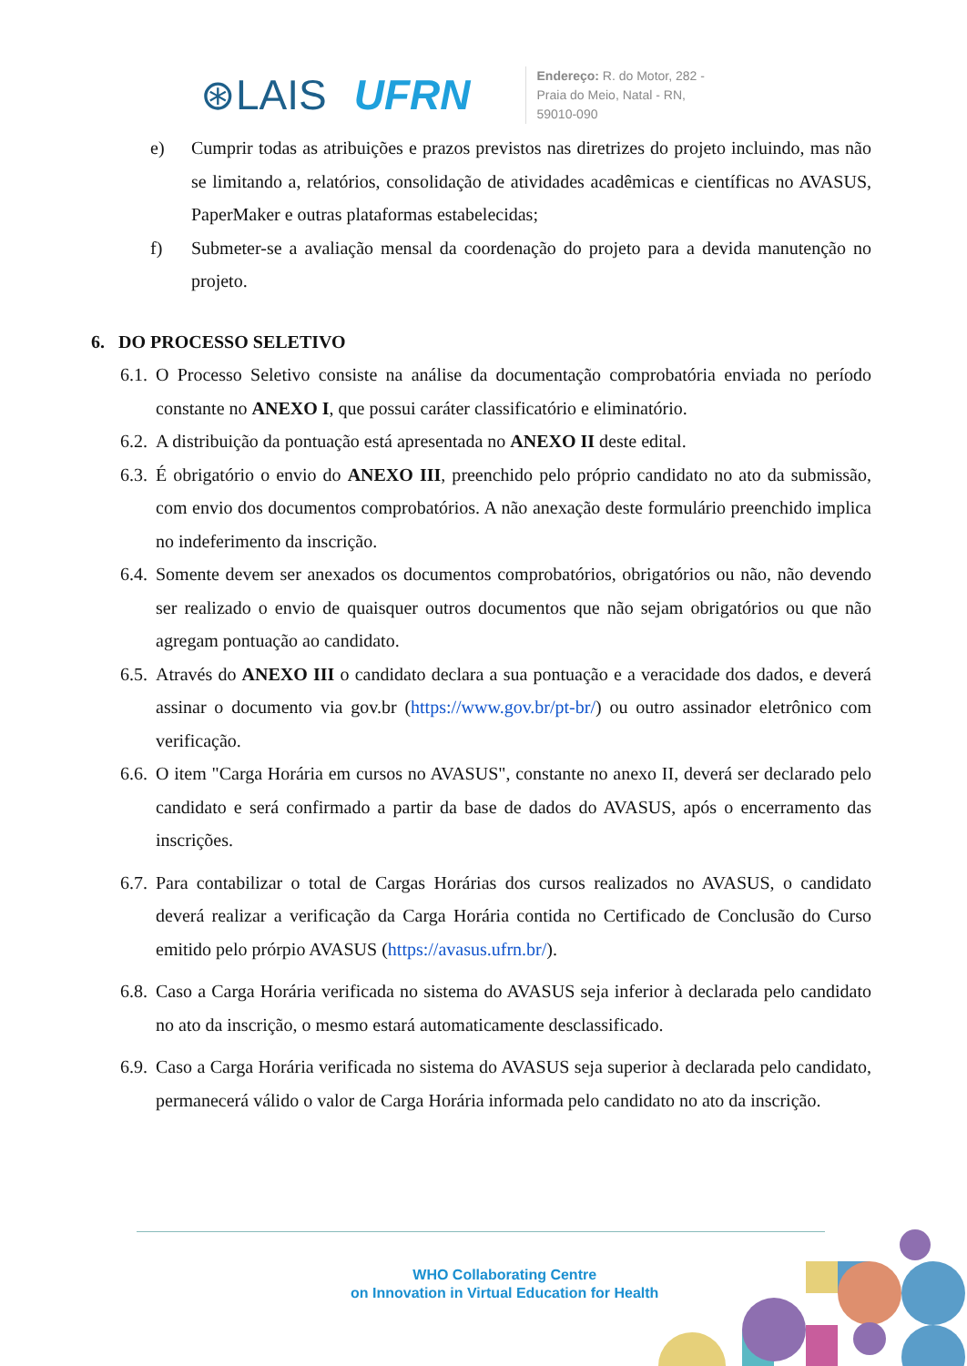⊛LAIS UFRN
Endereço: R. do Motor, 282 -
Praia do Meio, Natal - RN,
59010-090
e) Cumprir todas as atribuições e prazos previstos nas diretrizes do projeto incluindo, mas não se limitando a, relatórios, consolidação de atividades acadêmicas e científicas no AVASUS, PaperMaker e outras plataformas estabelecidas;
f) Submeter-se a avaliação mensal da coordenação do projeto para a devida manutenção no projeto.
6. DO PROCESSO SELETIVO
6.1. O Processo Seletivo consiste na análise da documentação comprobatória enviada no período constante no ANEXO I, que possui caráter classificatório e eliminatório.
6.2. A distribuição da pontuação está apresentada no ANEXO II deste edital.
6.3. É obrigatório o envio do ANEXO III, preenchido pelo próprio candidato no ato da submissão, com envio dos documentos comprobatórios. A não anexação deste formulário preenchido implica no indeferimento da inscrição.
6.4. Somente devem ser anexados os documentos comprobatórios, obrigatórios ou não, não devendo ser realizado o envio de quaisquer outros documentos que não sejam obrigatórios ou que não agregam pontuação ao candidato.
6.5. Através do ANEXO III o candidato declara a sua pontuação e a veracidade dos dados, e deverá assinar o documento via gov.br (https://www.gov.br/pt-br/) ou outro assinador eletrônico com verificação.
6.6. O item "Carga Horária em cursos no AVASUS", constante no anexo II, deverá ser declarado pelo candidato e será confirmado a partir da base de dados do AVASUS, após o encerramento das inscrições.
6.7. Para contabilizar o total de Cargas Horárias dos cursos realizados no AVASUS, o candidato deverá realizar a verificação da Carga Horária contida no Certificado de Conclusão do Curso emitido pelo prórpio AVASUS (https://avasus.ufrn.br/).
6.8. Caso a Carga Horária verificada no sistema do AVASUS seja inferior à declarada pelo candidato no ato da inscrição, o mesmo estará automaticamente desclassificado.
6.9. Caso a Carga Horária verificada no sistema do AVASUS seja superior à declarada pelo candidato, permanecerá válido o valor de Carga Horária informada pelo candidato no ato da inscrição.
WHO Collaborating Centre
on Innovation in Virtual Education for Health